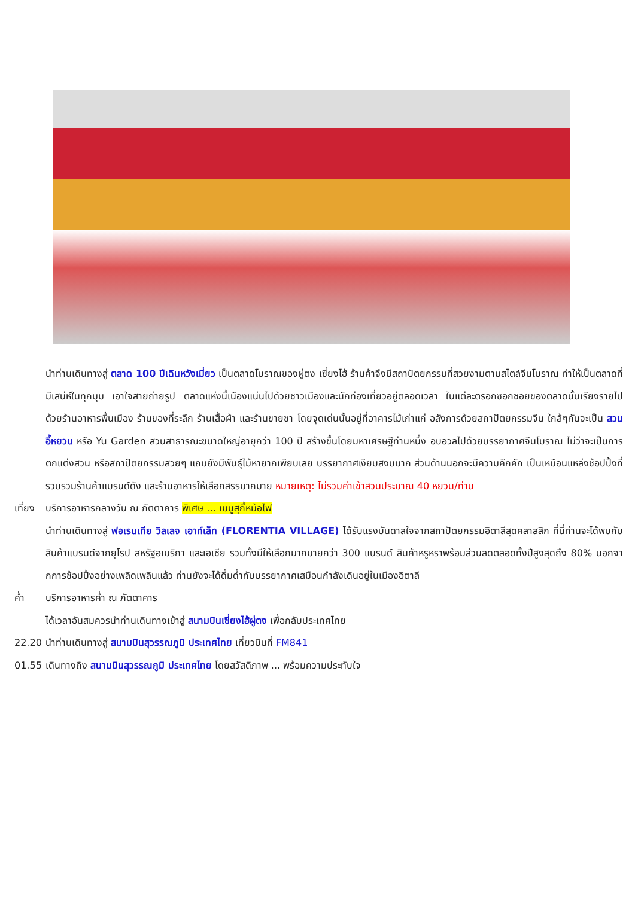นำท่านเดินทางสู่ ตลาด 100 ปีเฉินหวังเมี่ยว เป็นตลาดโบราณของผู่ตง เซี่ยงไฮ้ ร้านค้าจึงมีสถาปัตยกรรมที่สวยงามตามสไตล์จีนโบราณ ทำให้เป็นตลาดที่มีเสน่ห์ในทุกมุม เอาใจสายถ่ายรูป ตลาดแห่งนี้เนืองแน่นไปด้วยชาวเมืองและนักท่องเที่ยวอยู่ตลอดเวลา ในแต่ละตรอกซอกซอยของตลาดนั้นเรียงรายไปด้วยร้านอาหารพื้นเมือง ร้านของที่ระลึก ร้านเสื้อผ้า และร้านขายชา โดยจุดเด่นนั้นอยู่ที่อาคารไม้เก่าแก่ อลังการด้วยสถาปัตยกรรมจีน ใกล้ๆกันจะเป็น สวนอี้หยวน หรือ Yu Garden สวนสาธารณะขนาดใหญ่อายุกว่า 100 ปี สร้างขึ้นโดยมหาเศรษฐีท่านหนึ่ง อบอวลไปด้วยบรรยากาศจีนโบราณ ไม่ว่าจะเป็นการตกแต่งสวน หรือสถาปัตยกรรมสวยๆ แถมยังมีพันธุ์ไม้หายากเพียบเลย บรรยากาศเงียบสงบมาก ส่วนด้านนอกจะมีความคึกคัก เป็นเหมือนแหล่งช้อปปิ้งที่รวบรวมร้านค้าแบรนด์ดัง และร้านอาหารให้เลือกสรรมากมาย หมายเหตุ: ไม่รวมค่าเข้าสวนประมาณ 40 หยวน/ท่าน
เที่ยง
บริการอาหารกลางวัน ณ ภัตตาคาร พิเศษ ... เมนูสุกี้หม้อไฟ
นำท่านเดินทางสู่ ฟอเรนเทีย วิลเลจ เอาท์เล็ท (FLORENTIA VILLAGE) ได้รับแรงบันดาลใจจากสถาปัตยกรรมอิตาลีสุดคลาสสิก ที่นี่ท่านจะได้พบกับสินค้าแบรนด์จากยุโรป สหรัฐอเมริกา และเอเชีย รวมทั้งมีให้เลือกมากมายกว่า 300 แบรนด์ สินค้าหรูหราพร้อมส่วนลดตลอดทั้งปีสูงสุดถึง 80% นอกจากการช้อปปิ้งอย่างเพลิดเพลินแล้ว ท่านยังจะได้ดื่มด่ำกับบรรยากาศเสมือนกำลังเดินอยู่ในเมืองอิตาลี
ค่ำ บริการอาหารค่ำ ณ ภัตตาคาร
ได้เวลาอันสมควรนำท่านเดินทางเข้าสู่ สนามบินเซี่ยงไฮ้ผู่ตง เพื่อกลับประเทศไทย
22.20 นำท่านเดินทางสู่ สนามบินสุวรรณภูมิ ประเทศไทย เที่ยวบินที่ FM841
01.55 เดินทางถึง สนามบินสุวรรณภูมิ ประเทศไทย โดยสวัสดิภาพ ... พร้อมความประทับใจ